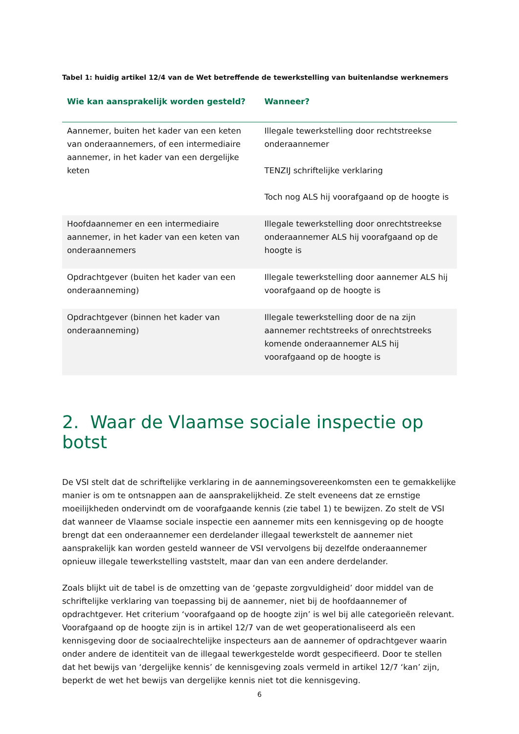Tabel 1: huidig artikel 12/4 van de Wet betreffende de tewerkstelling van buitenlandse werknemers
| Wie kan aansprakelijk worden gesteld? | Wanneer? |
| --- | --- |
| Aannemer, buiten het kader van een keten van onderaannemers, of een intermediaire aannemer, in het kader van een dergelijke keten | Illegale tewerkstelling door rechtstreekse onderaannemer TENZIJ schriftelijke verklaring Toch nog ALS hij voorafgaand op de hoogte is |
| Hoofdaannemer en een intermediaire aannemer, in het kader van een keten van onderaannemers | Illegale tewerkstelling door onrechtstreekse onderaannemer ALS hij voorafgaand op de hoogte is |
| Opdrachtgever (buiten het kader van een onderaanneming) | Illegale tewerkstelling door aannemer ALS hij voorafgaand op de hoogte is |
| Opdrachtgever (binnen het kader van onderaanneming) | Illegale tewerkstelling door de na zijn aannemer rechtstreeks of onrechtstreeks komende onderaannemer ALS hij voorafgaand op de hoogte is |
2. Waar de Vlaamse sociale inspectie op botst
De VSI stelt dat de schriftelijke verklaring in de aannemingsovereenkomsten een te gemakkelijke manier is om te ontsnappen aan de aansprakelijkheid. Ze stelt eveneens dat ze ernstige moeilijkheden ondervindt om de voorafgaande kennis (zie tabel 1) te bewijzen. Zo stelt de VSI dat wanneer de Vlaamse sociale inspectie een aannemer mits een kennisgeving op de hoogte brengt dat een onderaannemer een derdelander illegaal tewerkstelt de aannemer niet aansprakelijk kan worden gesteld wanneer de VSI vervolgens bij dezelfde onderaannemer opnieuw illegale tewerkstelling vaststelt, maar dan van een andere derdelander.
Zoals blijkt uit de tabel is de omzetting van de ‘gepaste zorgvuldigheid’ door middel van de schriftelijke verklaring van toepassing bij de aannemer, niet bij de hoofdaannemer of opdrachtgever. Het criterium ‘voorafgaand op de hoogte zijn’ is wel bij alle categorieën relevant. Voorafgaand op de hoogte zijn is in artikel 12/7 van de wet geoperationaliseerd als een kennisgeving door de sociaalrechtelijke inspecteurs aan de aannemer of opdrachtgever waarin onder andere de identiteit van de illegaal tewerkgestelde wordt gespecifieerd. Door te stellen dat het bewijs van ‘dergelijke kennis’ de kennisgeving zoals vermeld in artikel 12/7 ‘kan’ zijn, beperkt de wet het bewijs van dergelijke kennis niet tot die kennisgeving.
6